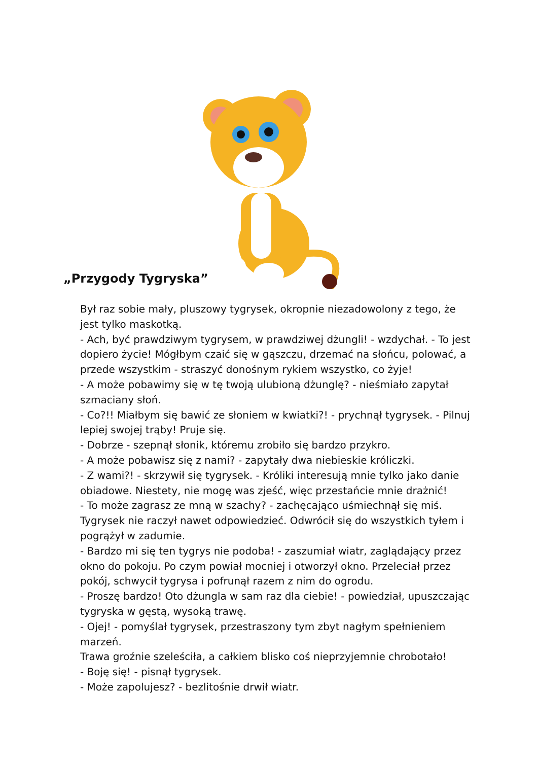„Przygody Tygryska”
Był raz sobie mały, pluszowy tygrysek, okropnie niezadowolony z tego, że jest tylko maskotką.
- Ach, być prawdziwym tygrysem, w prawdziwej dżungli! - wzdychał. - To jest dopiero życie! Mógłbym czaić się w gąszczu, drzemać na słońcu, polować, a przede wszystkim - straszyć donośnym rykiem wszystko, co żyje!
- A może pobawimy się w tę twoją ulubioną dżunglę? - nieśmiało zapytał szmaciany słoń.
- Co?!! Miałbym się bawić ze słoniem w kwiatki?! - prychnął tygrysek. - Pilnuj lepiej swojej trąby! Pruje się.
- Dobrze - szepnął słonik, któremu zrobiło się bardzo przykro.
- A może pobawisz się z nami? - zapytały dwa niebieskie króliczki.
- Z wami?! - skrzywił się tygrysek. - Króliki interesują mnie tylko jako danie obiadowe. Niestety, nie mogę was zjeść, więc przestańcie mnie drażnić!
- To może zagrasz ze mną w szachy? - zachęcająco uśmiechnął się miś.
Tygrysek nie raczył nawet odpowiedzieć. Odwrócił się do wszystkich tyłem i pogrążył w zadumie.
- Bardzo mi się ten tygrys nie podoba! - zaszumiał wiatr, zaglądający przez okno do pokoju. Po czym powiał mocniej i otworzył okno. Przeleciał przez pokój, schwycił tygrysa i pofrunął razem z nim do ogrodu.
- Proszę bardzo! Oto dżungla w sam raz dla ciebie! - powiedział, upuszczając tygryska w gęstą, wysoką trawę.
- Ojej! - pomyślał tygrysek, przestraszony tym zbyt nagłym spełnieniem marzeń.
Trawa groźnie szeleściła, a całkiem blisko coś nieprzyjemnie chrobotało!
- Boję się! - pisnął tygrysek.
- Może zapolujesz? - bezlitośnie drwił wiatr.